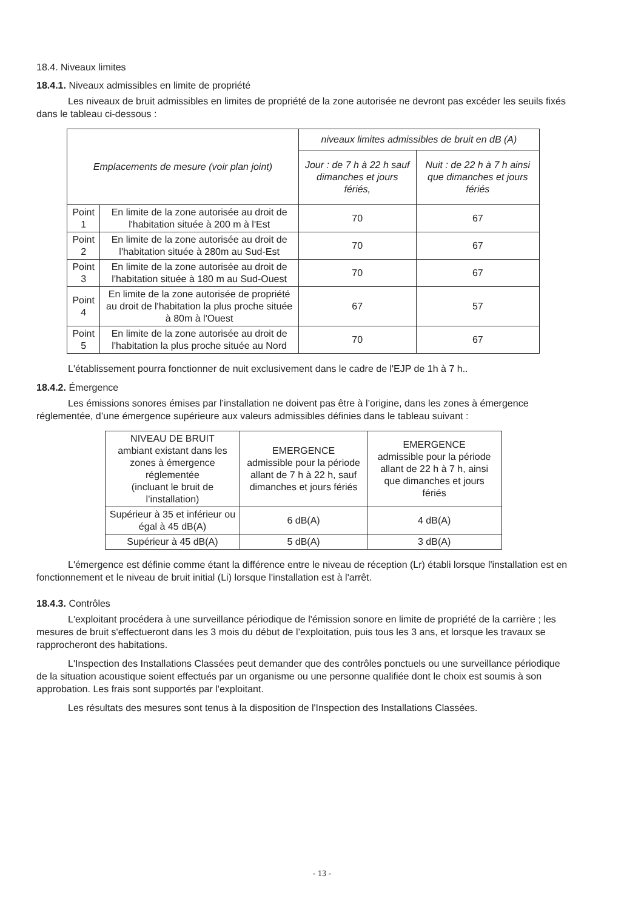18.4. Niveaux limites
18.4.1. Niveaux admissibles en limite de propriété
Les niveaux de bruit admissibles en limites de propriété de la zone autorisée ne devront pas excéder les seuils fixés dans le tableau ci-dessous :
| Emplacements de mesure (voir plan joint) | | niveaux limites admissibles de bruit en dB (A) | |
| --- | --- | --- | --- |
| | | Jour : de 7 h à 22 h sauf dimanches et jours fériés, | Nuit : de 22 h à 7 h ainsi que dimanches et jours fériés |
| Point 1 | En limite de la zone autorisée au droit de l'habitation située à 200 m à l'Est | 70 | 67 |
| Point 2 | En limite de la zone autorisée au droit de l'habitation située à 280m au Sud-Est | 70 | 67 |
| Point 3 | En limite de la zone autorisée au droit de l'habitation située à 180 m au Sud-Ouest | 70 | 67 |
| Point 4 | En limite de la zone autorisée de propriété au droit de l'habitation la plus proche située à 80m à l'Ouest | 67 | 57 |
| Point 5 | En limite de la zone autorisée au droit de l'habitation la plus proche située au Nord | 70 | 67 |
L'établissement pourra fonctionner de nuit exclusivement dans le cadre de l'EJP de 1h à 7 h..
18.4.2. Émergence
Les émissions sonores émises par l’installation ne doivent pas être à l’origine, dans les zones à émergence réglementée, d’une émergence supérieure aux valeurs admissibles définies dans le tableau suivant :
| NIVEAU DE BRUIT ambiant existant dans les zones à émergence réglementée (incluant le bruit de l’installation) | EMERGENCE admissible pour la période allant de 7 h à 22 h, sauf dimanches et jours fériés | EMERGENCE admissible pour la période allant de 22 h à 7 h, ainsi que dimanches et jours fériés |
| --- | --- | --- |
| Supérieur à 35 et inférieur ou égal à 45 dB(A) | 6 dB(A) | 4 dB(A) |
| Supérieur à 45 dB(A) | 5 dB(A) | 3 dB(A) |
L'émergence est définie comme étant la différence entre le niveau de réception (Lr) établi lorsque l'installation est en fonctionnement et le niveau de bruit initial (Li) lorsque l'installation est à l'arrêt.
18.4.3. Contrôles
L'exploitant procédera à une surveillance périodique de l'émission sonore en limite de propriété de la carrière ; les mesures de bruit s'effectueront dans les 3 mois du début de l’exploitation, puis tous les 3 ans, et lorsque les travaux se rapprocheront des habitations.
L'Inspection des Installations Classées peut demander que des contrôles ponctuels ou une surveillance périodique de la situation acoustique soient effectués par un organisme ou une personne qualifiée dont le choix est soumis à son approbation. Les frais sont supportés par l'exploitant.
Les résultats des mesures sont tenus à la disposition de l'Inspection des Installations Classées.
- 13 -